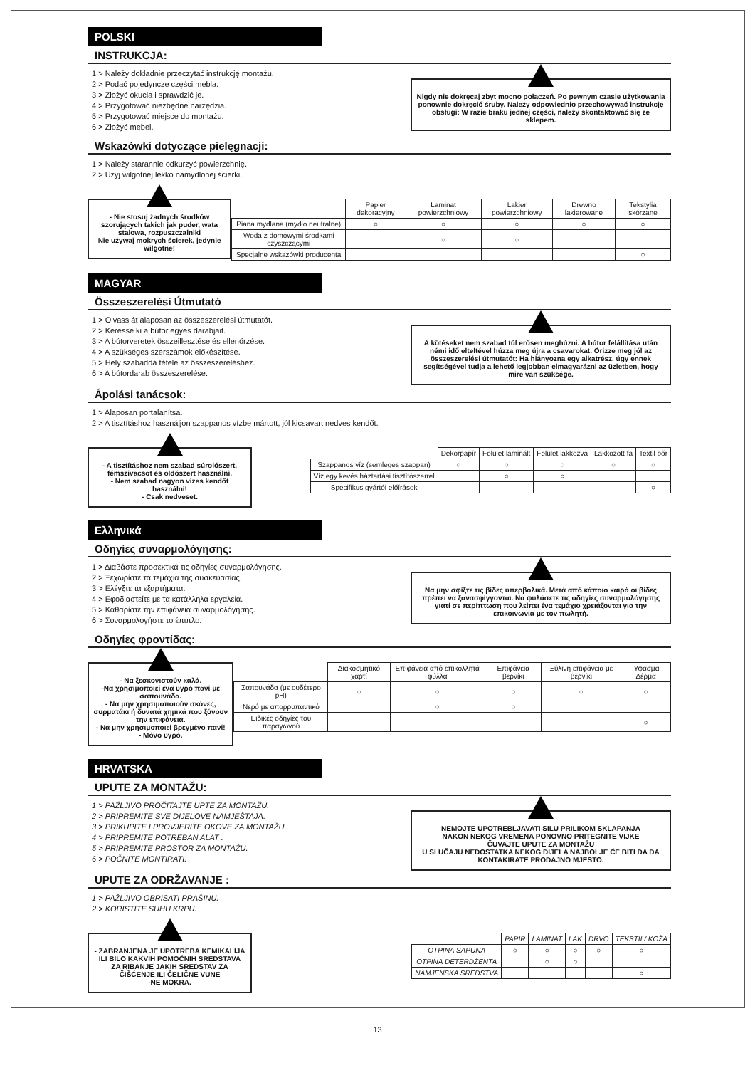POLSKI
INSTRUKCJA:
1 > Należy dokładnie przeczytać instrukcję montażu.
2 > Podać pojedyncze części mebla.
3 > Złożyć okucia i sprawdzić je.
4 > Przygotować niezbędne narzędzia.
5 > Przygotować miejsce do montażu.
6 > Złożyć mebel.
Nigdy nie dokręcaj zbyt mocno połączeń. Po pewnym czasie użytkowania ponownie dokręcić śruby. Należy odpowiednio przechowywać instrukcję obsługi: W razie braku jednej części, należy skontaktować się ze sklepem.
Wskazówki dotyczące pielęgnacji:
1 > Należy starannie odkurzyć powierzchnię.
2 > Użyj wilgotnej lekko namydlonej ścierki.
- Nie stosuj żadnych środków szorujących takich jak puder, wata stalowa, rozpuszczalniki
Nie używaj mokrych ścierek, jedynie wilgotne!
| | Papier dekoracyjny | Laminat powierzchniowy | Lakier powierzchniowy | Drewno lakierowane | Tekstylia skórzane |
| --- | --- | --- | --- | --- | --- |
| Piana mydlana (mydło neutralne) | ○ | ○ | ○ | ○ | ○ |
| Woda z domowymi środkami czyszczącymi | | ○ | ○ | | |
| Specjalne wskazówki producenta | | | | | ○ |
MAGYAR
Összeszerelési Útmutató
1 > Olvass át alaposan az összeszerelési útmutatót.
2 > Keresse ki a bútor egyes darabjait.
3 > A bútorveretek összeillesztése és ellenőrzése.
4 > A szükséges szerszámok előkészítése.
5 > Hely szabaddá tétele az összeszereléshez.
6 > A bútordarab összeszerelése.
A kötéseket nem szabad túl erősen meghúzni. A bútor felállítása után némi idő elteltével húzza meg újra a csavarokat. Őrizze meg jól az összeszerelési útmutatót: Ha hiányozna egy alkatrész, úgy ennek segítségével tudja a lehető legjobban elmagyarázni az üzletben, hogy mire van szüksége.
Ápolási tanácsok:
1 > Alaposan portalanítsa.
2 > A tisztításhoz használjon szappanos vízbe mártott, jól kicsavart nedves kendőt.
- A tisztításhoz nem szabad súrolószert, fémszivacsot és oldószert használni.
- Nem szabad nagyon vizes kendőt használni!
- Csak nedveset.
| | Dekorpapír | Felület laminált | Felület lakkozva | Lakkozott fa | Textil bőr |
| --- | --- | --- | --- | --- | --- |
| Szappanos víz (semleges szappan) | ○ | ○ | ○ | ○ | ○ |
| Víz egy kevés háztartási tisztítószerrel | | ○ | ○ | | |
| Specifikus gyártói előírások | | | | | ○ |
Ελληνικά
Οδηγίες συναρμολόγησης:
1 > Διαβάστε προσεκτικά τις οδηγίες συναρμολόγησης.
2 > Ξεχωρίστε τα τεμάχια της συσκευασίας.
3 > Ελέγξτε τα εξαρτήματα.
4 > Εφοδιαστείτε με τα κατάλληλα εργαλεία.
5 > Καθαρίστε την επιφάνεια συναρμολόγησης.
6 > Συναρμολογήστε το έπιπλο.
Να μην σφίξτε τις βίδες υπερβολικά. Μετά από κάποιο καιρό οι βίδες πρέπει να ξανασφίγγονται. Να φυλάσετε τις οδηγίες συναρμολόγησης γιατί σε περίπτωση που λείπει ένα τεμάχιο χρειάζονται για την επικοινωνία με τον πωλητή.
Οδηγίες φροντίδας:
- Να ξεσκονιστούν καλά.
-Να χρησιμοποιεί ένα υγρό πανί με σαπουνάδα.
- Να μην χρησιμοποιούν σκόνες, συρματάκι ή δυνατά χημικά που ξύνουν την επιφάνεια.
- Να μην χρησιμοποιεί βρεγμένο πανί!
- Μόνο υγρό.
| | Διακοσμητικό χαρτί | Επιφάνεια από επικολλητά φύλλα | Επιφάνεια βερνίκι | Ξύλινη επιφάνεια με βερνίκι | Ύφασμα Δέρμα |
| --- | --- | --- | --- | --- | --- |
| Σαπουνάδα (με ουδέτερο pH) | ○ | ○ | ○ | ○ | ○ |
| Νερό με απορρυπαντικό | | ○ | ○ | | |
| Ειδικές οδηγίες του παραγωγού | | | | | ○ |
HRVATSKA
UPUTE ZA MONTAŽU:
1 > PAŽLJIVO PROČITAJTE UPTE ZA MONTAŽU.
2 > PRIPREMITE SVE DIJELOVE NAMJEŠTAJA.
3 > PRIKUPITE I PROVJERITE OKOVE ZA MONTAŽU.
4 > PRIPREMITE POTREBAN ALAT .
5 > PRIPREMITE PROSTOR ZA MONTAŽU.
6 > POČNITE MONTIRATI.
NEMOJTE UPOTREBLJAVATI SILU PRILIKOM SKLAPANJA
NAKON NEKOG VREMENA PONOVNO PRITEGNITE VIJKE
ČUVAJTE UPUTE ZA MONTAŽU
U SLUČAJU NEDOSTATKA NEKOG DIJELA NAJBOLJE ĆE BITI DA DA KONTAKIRATE PRODAJNO MJESTO.
UPUTE ZA ODRŽAVANJE :
1 > PAŽLJIVO OBRISATI PRAŠINU.
2 > KORISTITE SUHU KRPU.
- ZABRANJENA JE UPOTREBA KEMIKALIJA ILI BILO KAKVIH POMOĆNIH SREDSTAVA ZA RIBANJE JAKIH SREDSTAV ZA ČIŠĆENJE ILI ČELIČNE VUNE
-NE MOKRA.
| | PAPIR | LAMINAT | LAK | DRVO | TEKSTIL/ KOŽA |
| --- | --- | --- | --- | --- | --- |
| OTPINA SAPUNA | ○ | ○ | ○ | ○ | ○ |
| OTPINA DETERDŽENTA | | ○ | ○ | | |
| NAMJENSKA SREDSTVA | | | | | ○ |
13